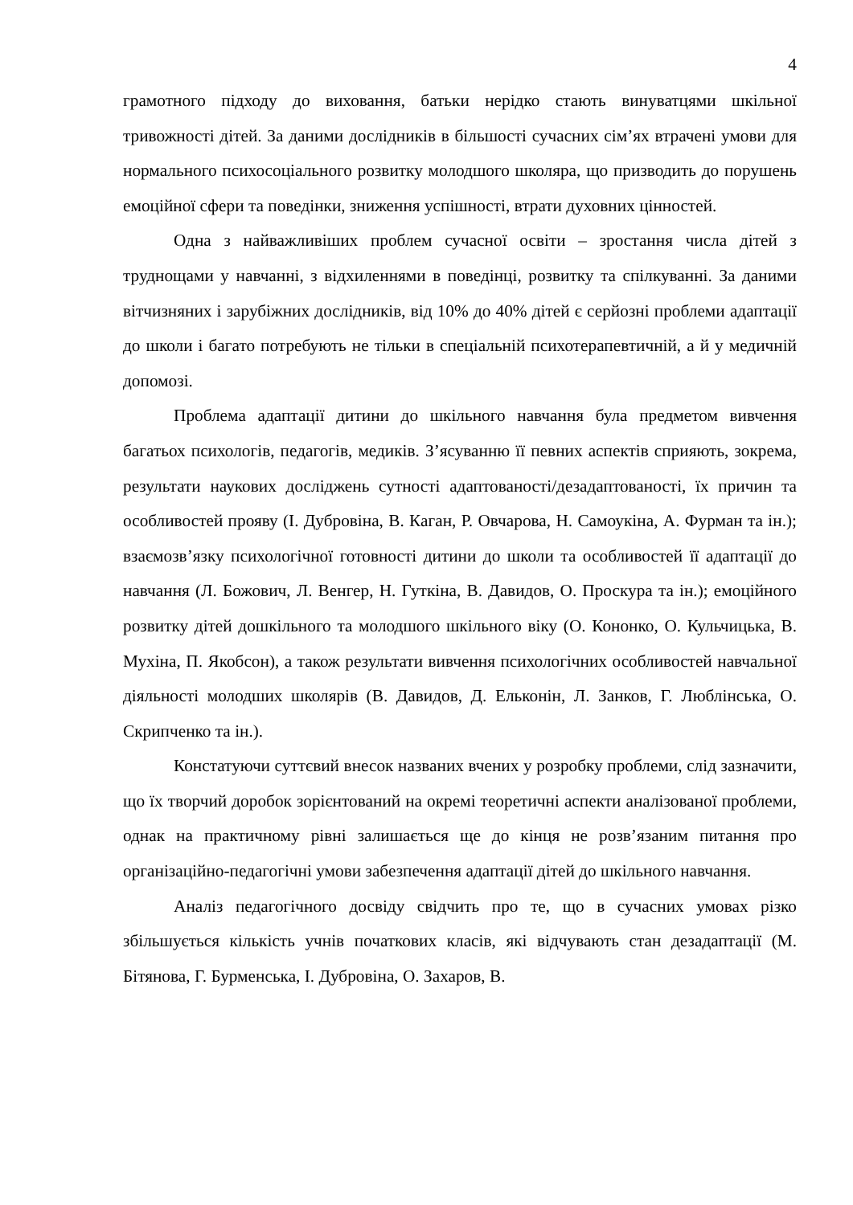4
грамотного підходу до виховання, батьки нерідко стають винуватцями шкільної тривожності дітей. За даними дослідників в більшості сучасних сім’ях втрачені умови для нормального психосоціального розвитку молодшого школяра, що призводить до порушень емоційної сфери та поведінки, зниження успішності, втрати духовних цінностей.
Одна з найважливіших проблем сучасної освіти – зростання числа дітей з труднощами у навчанні, з відхиленнями в поведінці, розвитку та спілкуванні. За даними вітчизняних і зарубіжних дослідників, від 10% до 40% дітей є серйозні проблеми адаптації до школи і багато потребують не тільки в спеціальній психотерапевтичній, а й у медичній допомозі.
Проблема адаптації дитини до шкільного навчання була предметом вивчення багатьох психологів, педагогів, медиків. З’ясуванню її певних аспектів сприяють, зокрема, результати наукових досліджень сутності адаптованості/дезадаптованості, їх причин та особливостей прояву (І. Дубровіна, В. Каган, Р. Овчарова, Н. Самоукіна, А. Фурман та ін.); взаємозв’язку психологічної готовності дитини до школи та особливостей її адаптації до навчання (Л. Божович, Л. Венгер, Н. Гуткіна, В. Давидов, О. Проскура та ін.); емоційного розвитку дітей дошкільного та молодшого шкільного віку (О. Кононко, О. Кульчицька, В. Мухіна, П. Якобсон), а також результати вивчення психологічних особливостей навчальної діяльності молодших школярів (В. Давидов, Д. Ельконін, Л. Занков, Г. Люблінська, О. Скрипченко та ін.).
Констатуючи суттєвий внесок названих вчених у розробку проблеми, слід зазначити, що їх творчий доробок зорієнтований на окремі теоретичні аспекти аналізованої проблеми, однак на практичному рівні залишається ще до кінця не розв’язаним питання про організаційно-педагогічні умови забезпечення адаптації дітей до шкільного навчання.
Аналіз педагогічного досвіду свідчить про те, що в сучасних умовах різко збільшується кількість учнів початкових класів, які відчувають стан дезадаптації (М. Бітянова, Г. Бурменська, І. Дубровіна, О. Захаров, В.